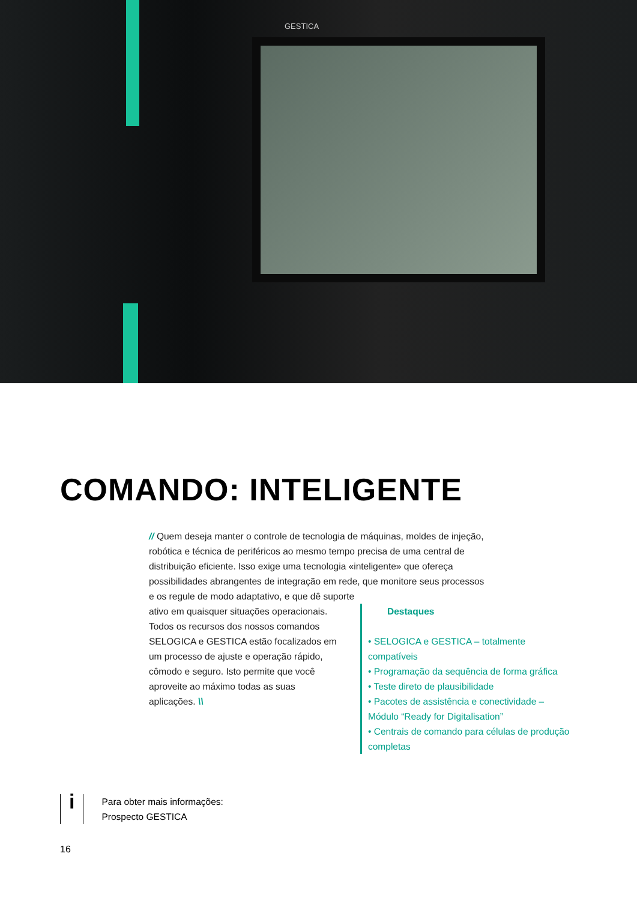GESTICA
COMANDO: INTELIGENTE
// Quem deseja manter o controle de tecnologia de máquinas, moldes de injeção, robótica e técnica de periféricos ao mesmo tempo precisa de uma central de distribuição eficiente. Isso exige uma tecnologia «inteligente» que ofereça possibilidades abrangentes de integração em rede, que monitore seus processos e os regule de modo adaptativo, e que dê suporte
ativo em quaisquer situações operacionais.
Todos os recursos dos nossos comandos
SELOGICA e GESTICA estão focalizados em
um processo de ajuste e operação rápido,
cômodo e seguro. Isto permite que você
aproveite ao máximo todas as suas
aplicações. \\
Destaques
• SELOGICA e GESTICA – totalmente compatíveis
• Programação da sequência de forma gráfica
• Teste direto de plausibilidade
• Pacotes de assistência e conectividade – Módulo “Ready for Digitalisation”
• Centrais de comando para células de produção completas
i
Para obter mais informações:
Prospecto GESTICA
16